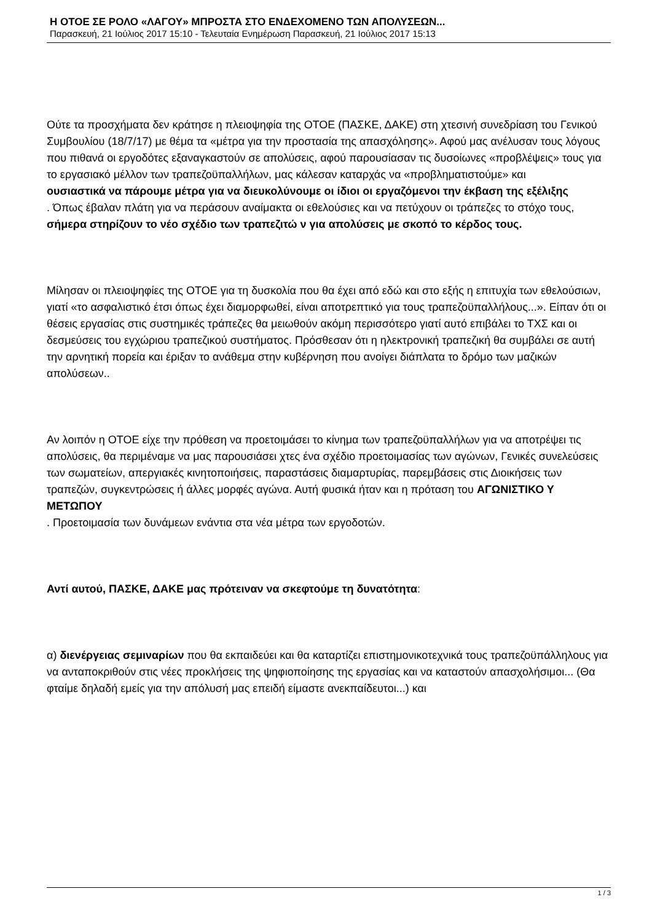Η ΟΤΟΕ ΣΕ ΡΟΛΟ «ΛΑΓΟΥ» ΜΠΡΟΣΤΑ ΣΤΟ ΕΝΔΕΧΟΜΕΝΟ ΤΩΝ ΑΠΟΛΥΣΕΩΝ...
Παρασκευή, 21 Ιούλιος 2017 15:10 - Τελευταία Ενημέρωση Παρασκευή, 21 Ιούλιος 2017 15:13
Ούτε τα προσχήματα δεν κράτησε η πλειοψηφία της ΟΤΟΕ (ΠΑΣΚΕ, ΔΑΚΕ) στη χτεσινή συνεδρίαση του Γενικού Συμβουλίου (18/7/17) με θέμα τα «μέτρα για την προστασία της απασχόλησης». Αφού μας ανέλυσαν τους λόγους που πιθανά οι εργοδότες εξαναγκαστούν σε απολύσεις, αφού παρουσίασαν τις δυσοίωνες «προβλέψεις» τους για το εργασιακό μέλλον των τραπεζοϋπαλλήλων, μας κάλεσαν καταρχάς να «προβληματιστούμε» και
ουσιαστικά να πάρουμε μέτρα για να διευκολύνουμε οι ίδιοι οι εργαζόμενοι την έκβαση της εξέλιξης
. Όπως έβαλαν πλάτη για να περάσουν αναίμακτα οι εθελούσιες και να πετύχουν οι τράπεζες το στόχο τους,
σήμερα στηρίζουν το νέο σχέδιο των τραπεζιτώ ν για απολύσεις με σκοπό το κέρδος τους.
Μίλησαν οι πλειοψηφίες της ΟΤΟΕ για τη δυσκολία που θα έχει από εδώ και στο εξής η επιτυχία των εθελούσιων, γιατί «το ασφαλιστικό έτσι όπως έχει διαμορφωθεί, είναι αποτρεπτικό για τους τραπεζοϋπαλλήλους...». Είπαν ότι οι θέσεις εργασίας στις συστημικές τράπεζες θα μειωθούν ακόμη περισσότερο γιατί αυτό επιβάλει το ΤΧΣ και οι δεσμεύσεις του εγχώριου τραπεζικού συστήματος. Πρόσθεσαν ότι η ηλεκτρονική τραπεζική θα συμβάλει σε αυτή την αρνητική πορεία και έριξαν το ανάθεμα στην κυβέρνηση που ανοίγει διάπλατα το δρόμο των μαζικών απολύσεων..
Αν λοιπόν η ΟΤΟΕ είχε την πρόθεση να προετοιμάσει το κίνημα των τραπεζοϋπαλλήλων για να αποτρέψει τις απολύσεις, θα περιμέναμε να μας παρουσιάσει χτες ένα σχέδιο προετοιμασίας των αγώνων, Γενικές συνελεύσεις των σωματείων, απεργιακές κινητοποιήσεις, παραστάσεις διαμαρτυρίας, παρεμβάσεις στις Διοικήσεις των τραπεζών, συγκεντρώσεις ή άλλες μορφές αγώνα. Αυτή φυσικά ήταν και η πρόταση του ΑΓΩΝΙΣΤΙΚΟ Υ ΜΕΤΩΠΟΥ
. Προετοιμασία των δυνάμεων ενάντια στα νέα μέτρα των εργοδοτών.
Αντί αυτού, ΠΑΣΚΕ, ΔΑΚΕ μας πρότειναν να σκεφτούμε τη δυνατότητα:
α) διενέργειας σεμιναρίων που θα εκπαιδεύει και θα καταρτίζει επιστημονικοτεχνικά τους τραπεζοϋπάλληλους για να ανταποκριθούν στις νέες προκλήσεις της ψηφιοποίησης της εργασίας και να καταστούν απασχολήσιμοι... (Θα φταίμε δηλαδή εμείς για την απόλυσή μας επειδή είμαστε ανεκπαίδευτοι...) και
1 / 3